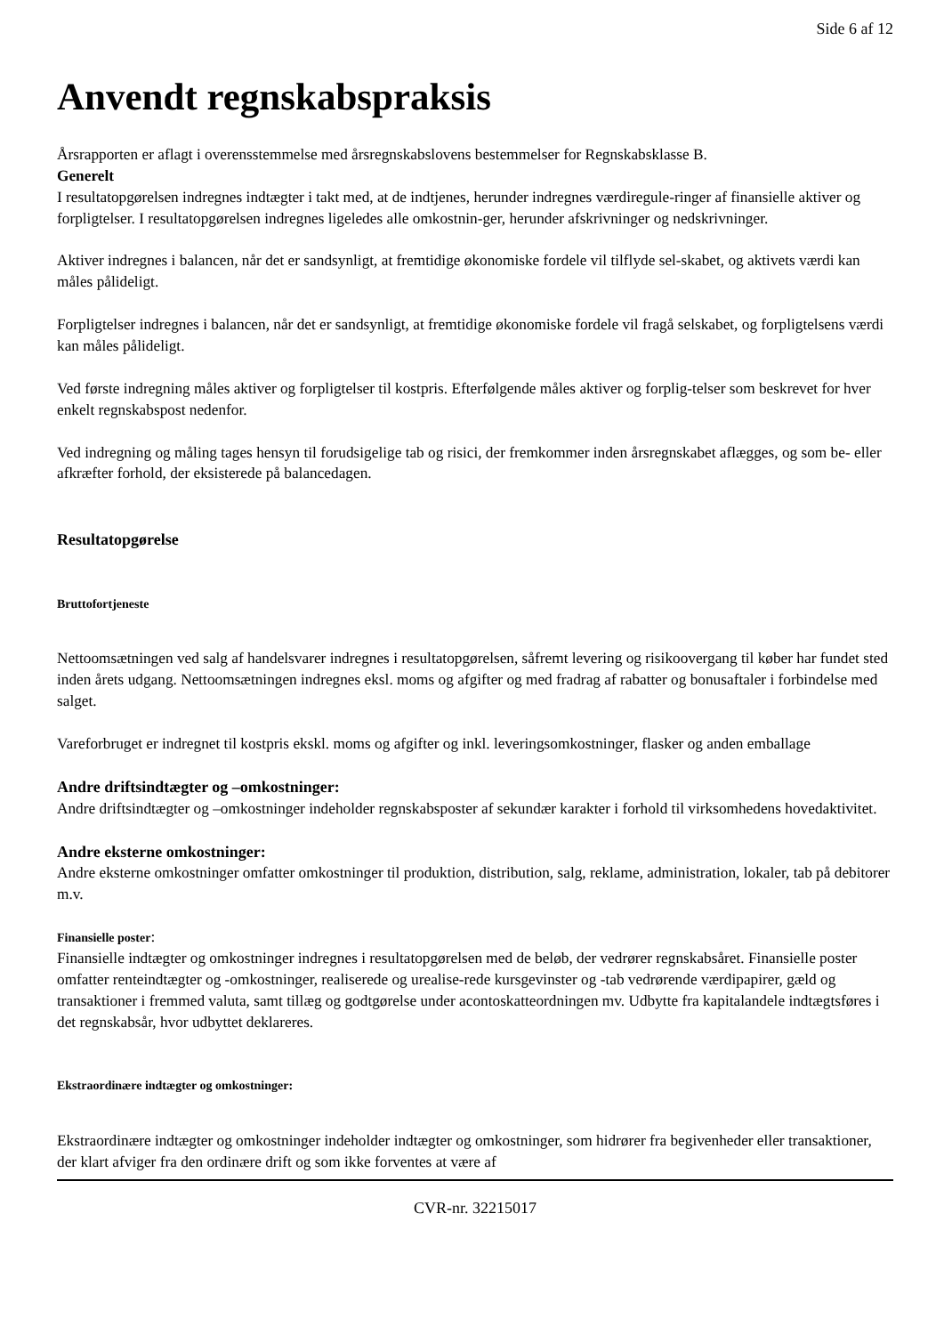Side 6 af 12
Anvendt regnskabspraksis
Årsrapporten er aflagt i overensstemmelse med årsregnskabslovens bestemmelser for Regnskabsklasse B.
Generelt
I resultatopgørelsen indregnes indtægter i takt med, at de indtjenes, herunder indregnes værdiregule-ringer af finansielle aktiver og forpligtelser. I resultatopgørelsen indregnes ligeledes alle omkostnin-ger, herunder afskrivninger og nedskrivninger.
Aktiver indregnes i balancen, når det er sandsynligt, at fremtidige økonomiske fordele vil tilflyde sel-skabet, og aktivets værdi kan måles pålideligt.
Forpligtelser indregnes i balancen, når det er sandsynligt, at fremtidige økonomiske fordele vil fragå selskabet, og forpligtelsens værdi kan måles pålideligt.
Ved første indregning måles aktiver og forpligtelser til kostpris. Efterfølgende måles aktiver og forplig-telser som beskrevet for hver enkelt regnskabspost nedenfor.
Ved indregning og måling tages hensyn til forudsigelige tab og risici, der fremkommer inden årsregnskabet aflægges, og som be- eller afkræfter forhold, der eksisterede på balancedagen.
Resultatopgørelse
Bruttofortjeneste
Nettoomsætningen ved salg af handelsvarer indregnes i resultatopgørelsen, såfremt levering og risikoovergang til køber har fundet sted inden årets udgang. Nettoomsætningen indregnes eksl. moms og afgifter og med fradrag af rabatter og bonusaftaler i forbindelse med salget.
Vareforbruget er indregnet til kostpris ekskl. moms og afgifter og inkl. leveringsomkostninger, flasker og anden emballage
Andre driftsindtægter og –omkostninger:
Andre driftsindtægter og –omkostninger indeholder regnskabsposter af sekundær karakter i forhold til virksomhedens hovedaktivitet.
Andre eksterne omkostninger:
Andre eksterne omkostninger omfatter omkostninger til produktion, distribution, salg, reklame, administration, lokaler, tab på debitorer m.v.
Finansielle poster:
Finansielle indtægter og omkostninger indregnes i resultatopgørelsen med de beløb, der vedrører regnskabsåret. Finansielle poster omfatter renteindtægter og -omkostninger, realiserede og urealise-rede kursgevinster og -tab vedrørende værdipapirer, gæld og transaktioner i fremmed valuta, samt tillæg og godtgørelse under acontoskatteordningen mv. Udbytte fra kapitalandele indtægtsføres i det regnskabsår, hvor udbyttet deklareres.
Ekstraordinære indtægter og omkostninger:
Ekstraordinære indtægter og omkostninger indeholder indtægter og omkostninger, som hidrører fra begivenheder eller transaktioner, der klart afviger fra den ordinære drift og som ikke forventes at være af
CVR-nr. 32215017